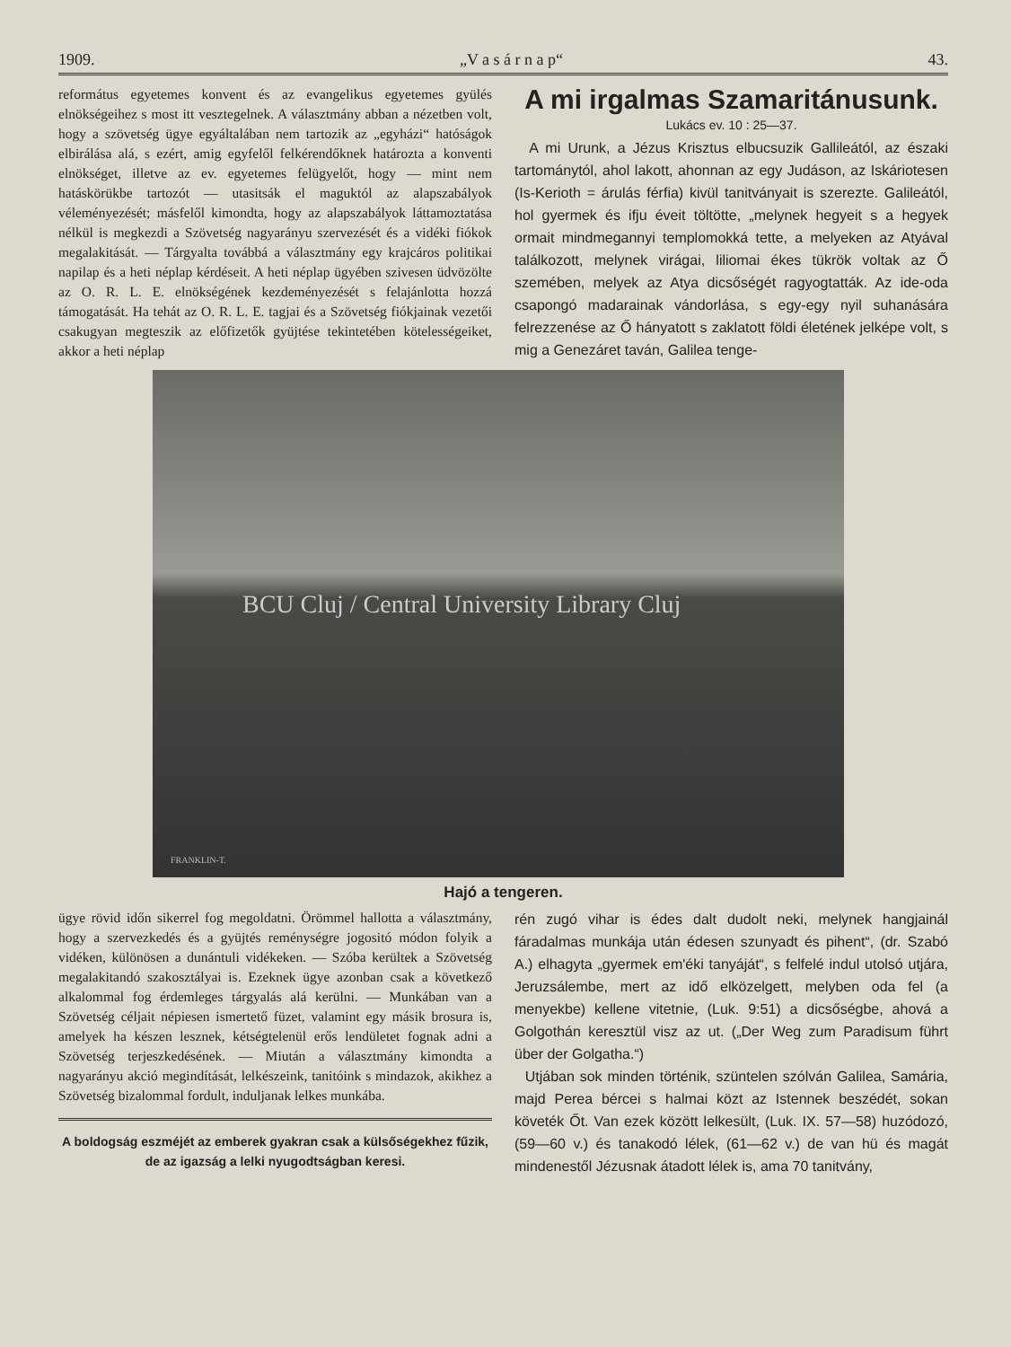1909. „V a s á r n a p“43.
református egyetemes konvent és az evangelikus egyetemes gyülés elnökségeihez s most itt vesztegelnek. A választmány abban a nézetben volt, hogy a szövetség ügye egyáltalában nem tartozik az „egyházi“ hatóságok elbirálása alá, s ezért, amig egyfelől felkérendőknek határozta a konventi elnökséget, illetve az ev. egyetemes felügyelőt, hogy — mint nem hatáskörükbe tartozót — utasitsák el maguktól az alapszabályok véleményezését; másfelől kimondta, hogy az alapszabályok láttamoztatása nélkül is megkezdi a Szövetség nagyarányu szervezését és a vidéki fiókok megalakitását. — Tárgyalta továbbá a választmány egy krajcáros politikai napilap és a heti néplap kérdéseit. A heti néplap ügyében szivesen üdvözölte az O. R. L. E. elnökségének kezdeményezését s felajánlotta hozzá támogatását. Ha tehát az O. R. L. E. tagjai és a Szövetség fiókjainak vezetői csakugyan megteszik az előfizetők gyüjtése tekintetében kötelességeiket, akkor a heti néplap
A mi irgalmas Szamaritánusunk.
Lukács ev. 10 : 25—37.
A mi Urunk, a Jézus Krisztus elbucsuzik Gallileától, az északi tartománytól, ahol lakott, ahonnan az egy Judáson, az Iskáriotesen (Is-Kerioth = árulás férfia) kivül tanitványait is szerezte. Galileától, hol gyermek és ifju éveit töltötte, „melynek hegyeit s a hegyek ormait mindmegannyi templomokká tette, a melyeken az Atyával találkozott, melynek virágai, liliomai ékes tükrök voltak az Ő szemében, melyek az Atya dicsőségét ragyogtatták. Az ide-oda csapongó madarainak vándorlása, s egy-egy nyil suhanására felrezzenése az Ő hányatott s zaklatott földi életének jelképe volt, s mig a Genezáret taván, Galilea tenge-
FRANKLIN-T.
BCU Cluj / Central University Library Cluj
Hajó a tengeren.
ügye rövid időn sikerrel fog megoldatni. Örömmel hallotta a választmány, hogy a szervezkedés és a gyüjtés reménységre jogositó módon folyik a vidéken, különösen a dunántuli vidékeken. — Szóba kerültek a Szövetség megalakitandó szakosztályai is. Ezeknek ügye azonban csak a következő alkalommal fog érdemleges tárgyalás alá kerülni. — Munkában van a Szövetség céljait népiesen ismertető füzet, valamint egy másik brosura is, amelyek ha készen lesznek, kétségtelenül erős lendületet fognak adni a Szövetség terjeszkedésének. — Miután a választmány kimondta a nagyarányu akció megindítását, lelkészeink, tanitóink s mindazok, akikhez a Szövetség bizalommal fordult, induljanak lelkes munkába.
A boldogság eszméjét az emberek gyakran csak a külsőségekhez fűzik, de az igazság a lelki nyugodtságban keresi.
rén zugó vihar is édes dalt dudolt neki, melynek hangjainál fáradalmas munkája után édesen szunyadt és pihent“, (dr. Szabó A.) elhagyta „gyermek em'éki tanyáját“, s felfelé indul utolsó utjára, Jeruzsálembe, mert az idő elközelgett, melyben oda fel (a menyekbe) kellene vitetnie, (Luk. 9:51) a dicsőségbe, ahová a Golgothán keresztül visz az ut. („Der Weg zum Paradisum führt über der Golgatha.“)
Utjában sok minden történik, szüntelen szólván Galilea, Samária, majd Perea bércei s halmai közt az Istennek beszédét, sokan követék Őt. Van ezek között lelkesült, (Luk. IX. 57—58) huzódozó, (59—60 v.) és tanakodó lélek, (61—62 v.) de van hü és magát mindenestől Jézusnak átadott lélek is, ama 70 tanitvány,